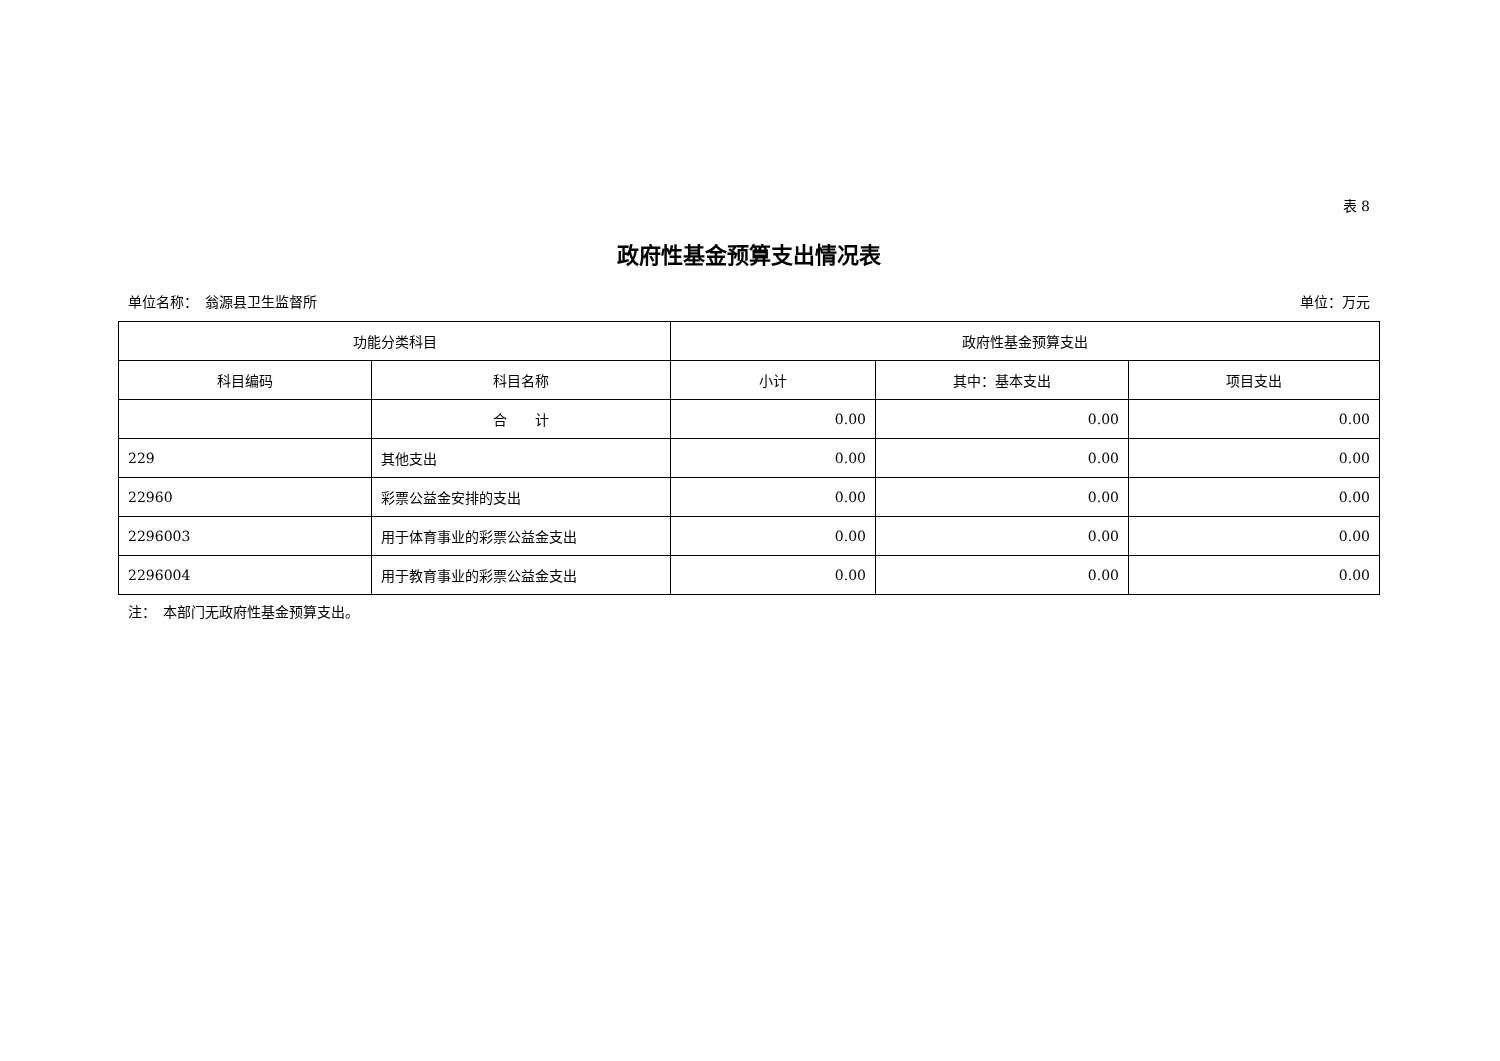表 8
政府性基金预算支出情况表
单位名称：　翁源县卫生监督所 单位：万元
| 功能分类科目 | | 政府性基金预算支出 | | |
| --- | --- | --- | --- | --- |
| 科目编码 | 科目名称 | 小计 | 其中：基本支出 | 项目支出 |
| | 合 计 | 0.00 | 0.00 | 0.00 |
| 229 | 其他支出 | 0.00 | 0.00 | 0.00 |
| 22960 | 彩票公益金安排的支出 | 0.00 | 0.00 | 0.00 |
| 2296003 | 用于体育事业的彩票公益金支出 | 0.00 | 0.00 | 0.00 |
| 2296004 | 用于教育事业的彩票公益金支出 | 0.00 | 0.00 | 0.00 |
注：　本部门无政府性基金预算支出。